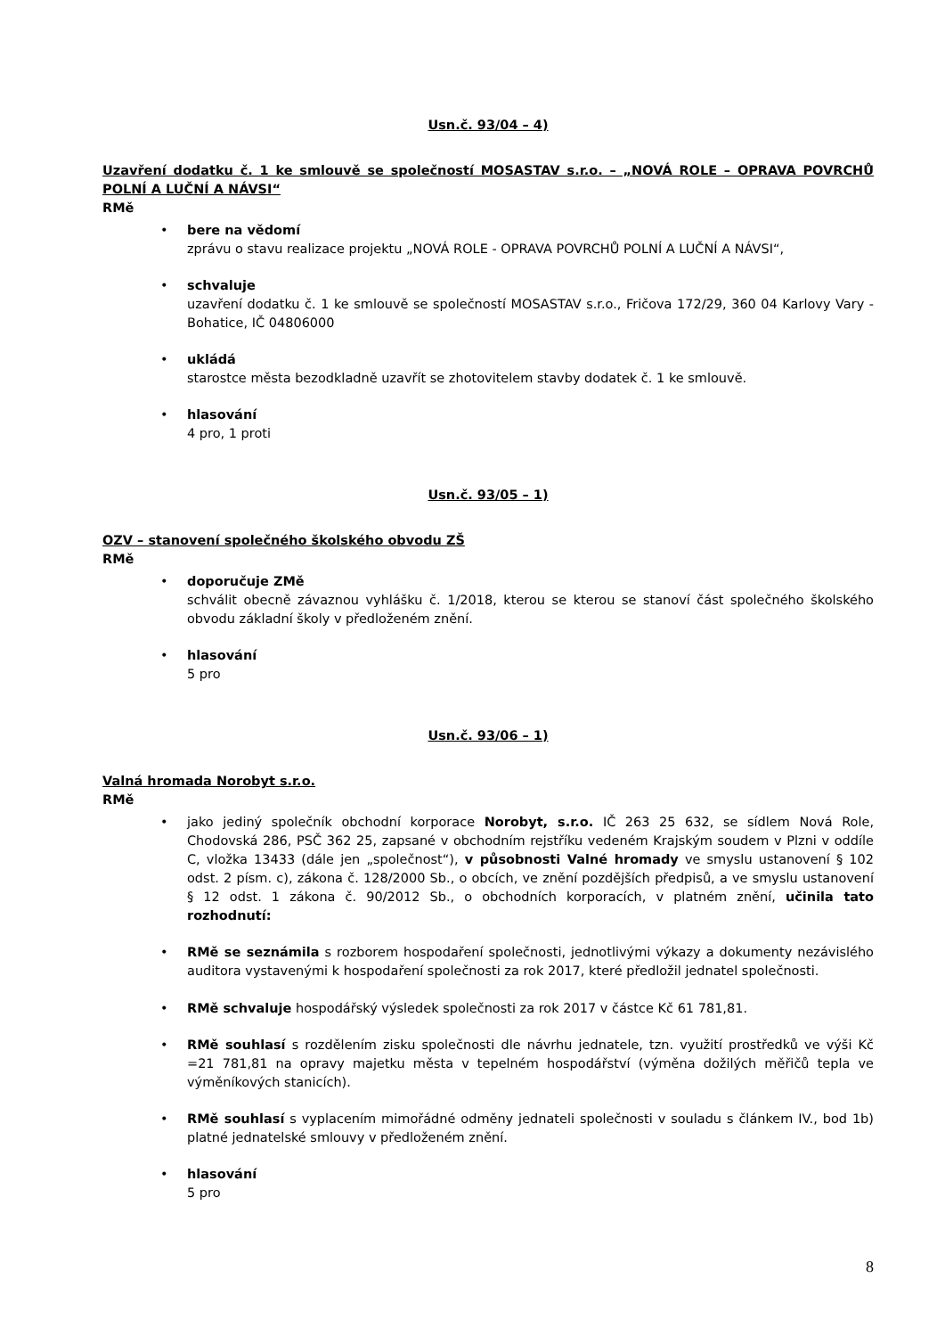Usn.č. 93/04 – 4)
Uzavření dodatku č. 1 ke smlouvě se společností MOSASTAV s.r.o. – „NOVÁ ROLE – OPRAVA POVRCHŮ POLNÍ A LUČNÍ A NÁVSI“
RMě
• bere na vědomí
zprávu o stavu realizace projektu „NOVÁ ROLE - OPRAVA POVRCHŮ POLNÍ A LUČNÍ A NÁVSI“,
• schvaluje
uzavření dodatku č. 1 ke smlouvě se společností MOSASTAV s.r.o., Fričova 172/29, 360 04 Karlovy Vary - Bohatice, IČ 04806000
• ukládá
starostce města bezodkladně uzavřít se zhotovitelem stavby dodatek č. 1 ke smlouvě.
• hlasování
4 pro, 1 proti
Usn.č. 93/05 – 1)
OZV – stanovení společného školského obvodu ZŠ
RMě
• doporučuje ZMě
schválit obecně závaznou vyhlášku č. 1/2018, kterou se kterou se stanoví část společného školského obvodu základní školy v předloženém znění.
• hlasování
5 pro
Usn.č. 93/06 – 1)
Valná hromada Norobyt s.r.o.
RMě
• jako jediný společník obchodní korporace Norobyt, s.r.o. IČ 263 25 632, se sídlem Nová Role, Chodovská 286, PSČ 362 25, zapsané v obchodním rejstříku vedeném Krajským soudem v Plzni v oddíle C, vložka 13433 (dále jen „společnost“), v působnosti Valné hromady ve smyslu ustanovení § 102 odst. 2 písm. c), zákona č. 128/2000 Sb., o obcích, ve znění pozdějších předpisů, a ve smyslu ustanovení § 12 odst. 1 zákona č. 90/2012 Sb., o obchodních korporacích, v platném znění, učinila tato rozhodnutí:
• RMě se seznámila s rozborem hospodaření společnosti, jednotlivými výkazy a dokumenty nezávislého auditora vystavenými k hospodaření společnosti za rok 2017, které předložil jednatel společnosti.
• RMě schvaluje hospodářský výsledek společnosti za rok 2017 v částce Kč 61 781,81.
• RMě souhlasí s rozdělením zisku společnosti dle návrhu jednatele, tzn. využití prostředků ve výši Kč =21 781,81 na opravy majetku města v tepelném hospodářství (výměna dožilých měřičů tepla ve výměníkových stanicích).
• RMě souhlasí s vyplacením mimořádné odměny jednateli společnosti v souladu s článkem IV., bod 1b) platné jednatelské smlouvy v předloženém znění.
• hlasování
5 pro
8